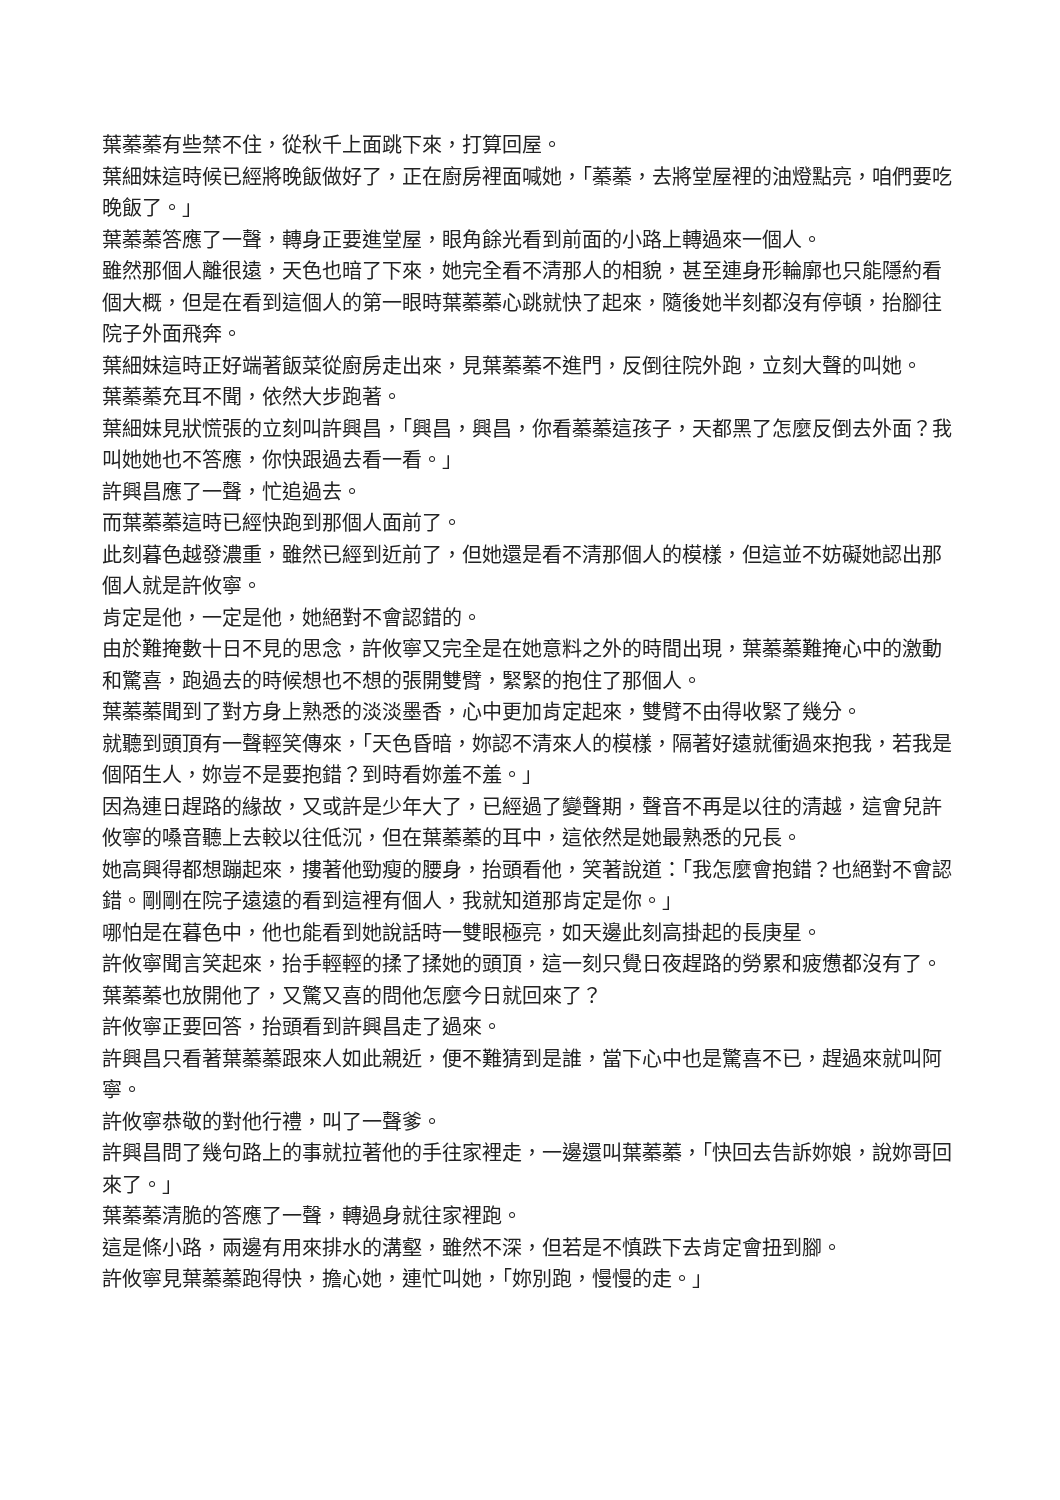葉蓁蓁有些禁不住，從秋千上面跳下來，打算回屋。
葉細妹這時候已經將晚飯做好了，正在廚房裡面喊她，「蓁蓁，去將堂屋裡的油燈點亮，咱們要吃晚飯了。」
葉蓁蓁答應了一聲，轉身正要進堂屋，眼角餘光看到前面的小路上轉過來一個人。
雖然那個人離很遠，天色也暗了下來，她完全看不清那人的相貌，甚至連身形輪廓也只能隱約看個大概，但是在看到這個人的第一眼時葉蓁蓁心跳就快了起來，隨後她半刻都沒有停頓，抬腳往院子外面飛奔。
葉細妹這時正好端著飯菜從廚房走出來，見葉蓁蓁不進門，反倒往院外跑，立刻大聲的叫她。
葉蓁蓁充耳不聞，依然大步跑著。
葉細妹見狀慌張的立刻叫許興昌，「興昌，興昌，你看蓁蓁這孩子，天都黑了怎麼反倒去外面？我叫她她也不答應，你快跟過去看一看。」
許興昌應了一聲，忙追過去。
而葉蓁蓁這時已經快跑到那個人面前了。
此刻暮色越發濃重，雖然已經到近前了，但她還是看不清那個人的模樣，但這並不妨礙她認出那個人就是許攸寧。
肯定是他，一定是他，她絕對不會認錯的。
由於難掩數十日不見的思念，許攸寧又完全是在她意料之外的時間出現，葉蓁蓁難掩心中的激動和驚喜，跑過去的時候想也不想的張開雙臂，緊緊的抱住了那個人。
葉蓁蓁聞到了對方身上熟悉的淡淡墨香，心中更加肯定起來，雙臂不由得收緊了幾分。
就聽到頭頂有一聲輕笑傳來，「天色昏暗，妳認不清來人的模樣，隔著好遠就衝過來抱我，若我是個陌生人，妳豈不是要抱錯？到時看妳羞不羞。」
因為連日趕路的緣故，又或許是少年大了，已經過了變聲期，聲音不再是以往的清越，這會兒許攸寧的嗓音聽上去較以往低沉，但在葉蓁蓁的耳中，這依然是她最熟悉的兄長。
她高興得都想蹦起來，摟著他勁瘦的腰身，抬頭看他，笑著說道：「我怎麼會抱錯？也絕對不會認錯。剛剛在院子遠遠的看到這裡有個人，我就知道那肯定是你。」
哪怕是在暮色中，他也能看到她說話時一雙眼極亮，如天邊此刻高掛起的長庚星。
許攸寧聞言笑起來，抬手輕輕的揉了揉她的頭頂，這一刻只覺日夜趕路的勞累和疲憊都沒有了。
葉蓁蓁也放開他了，又驚又喜的問他怎麼今日就回來了？
許攸寧正要回答，抬頭看到許興昌走了過來。
許興昌只看著葉蓁蓁跟來人如此親近，便不難猜到是誰，當下心中也是驚喜不已，趕過來就叫阿寧。
許攸寧恭敬的對他行禮，叫了一聲爹。
許興昌問了幾句路上的事就拉著他的手往家裡走，一邊還叫葉蓁蓁，「快回去告訴妳娘，說妳哥回來了。」
葉蓁蓁清脆的答應了一聲，轉過身就往家裡跑。
這是條小路，兩邊有用來排水的溝壑，雖然不深，但若是不慎跌下去肯定會扭到腳。
許攸寧見葉蓁蓁跑得快，擔心她，連忙叫她，「妳別跑，慢慢的走。」